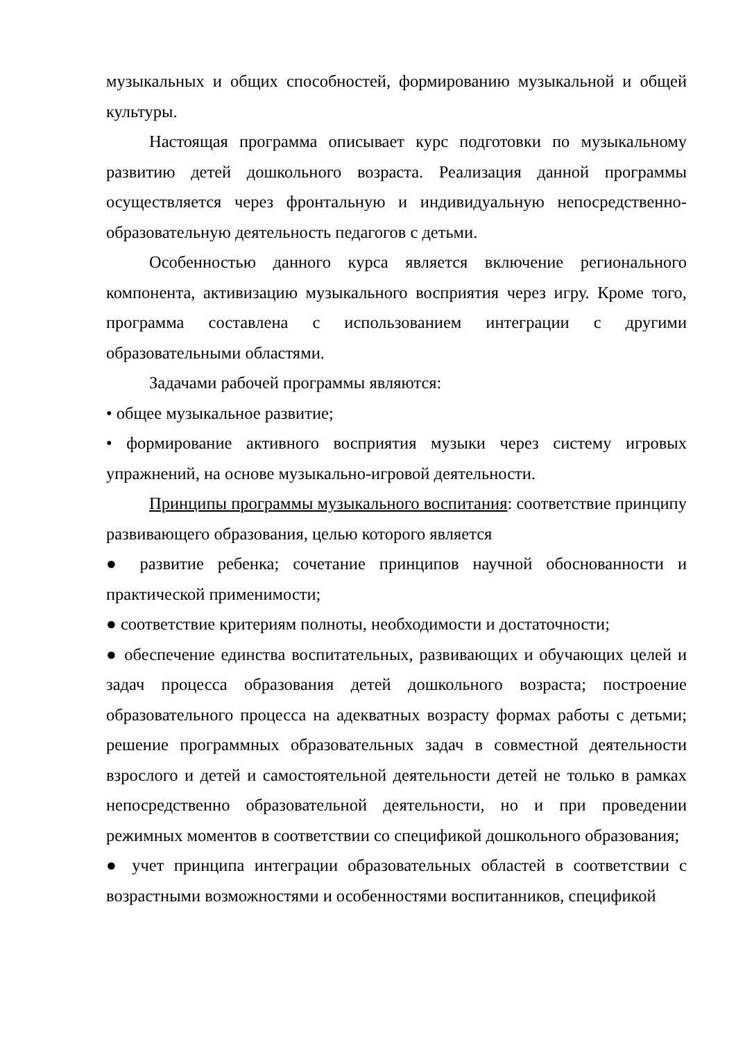музыкальных и общих способностей, формированию музыкальной и общей культуры.
Настоящая программа описывает курс подготовки по музыкальному развитию детей дошкольного возраста. Реализация данной программы осуществляется через фронтальную и индивидуальную непосредственно-образовательную деятельность педагогов с детьми.
Особенностью данного курса является включение регионального компонента, активизацию музыкального восприятия через игру. Кроме того, программа составлена с использованием интеграции с другими образовательными областями.
Задачами рабочей программы являются:
• общее музыкальное развитие;
• формирование активного восприятия музыки через систему игровых упражнений, на основе музыкально-игровой деятельности.
Принципы программы музыкального воспитания: соответствие принципу развивающего образования, целью которого является
● развитие ребенка; сочетание принципов научной обоснованности и практической применимости;
● соответствие критериям полноты, необходимости и достаточности;
● обеспечение единства воспитательных, развивающих и обучающих целей и задач процесса образования детей дошкольного возраста; построение образовательного процесса на адекватных возрасту формах работы с детьми; решение программных образовательных задач в совместной деятельности взрослого и детей и самостоятельной деятельности детей не только в рамках непосредственно образовательной деятельности, но и при проведении режимных моментов в соответствии со спецификой дошкольного образования;
● учет принципа интеграции образовательных областей в соответствии с возрастными возможностями и особенностями воспитанников, спецификой